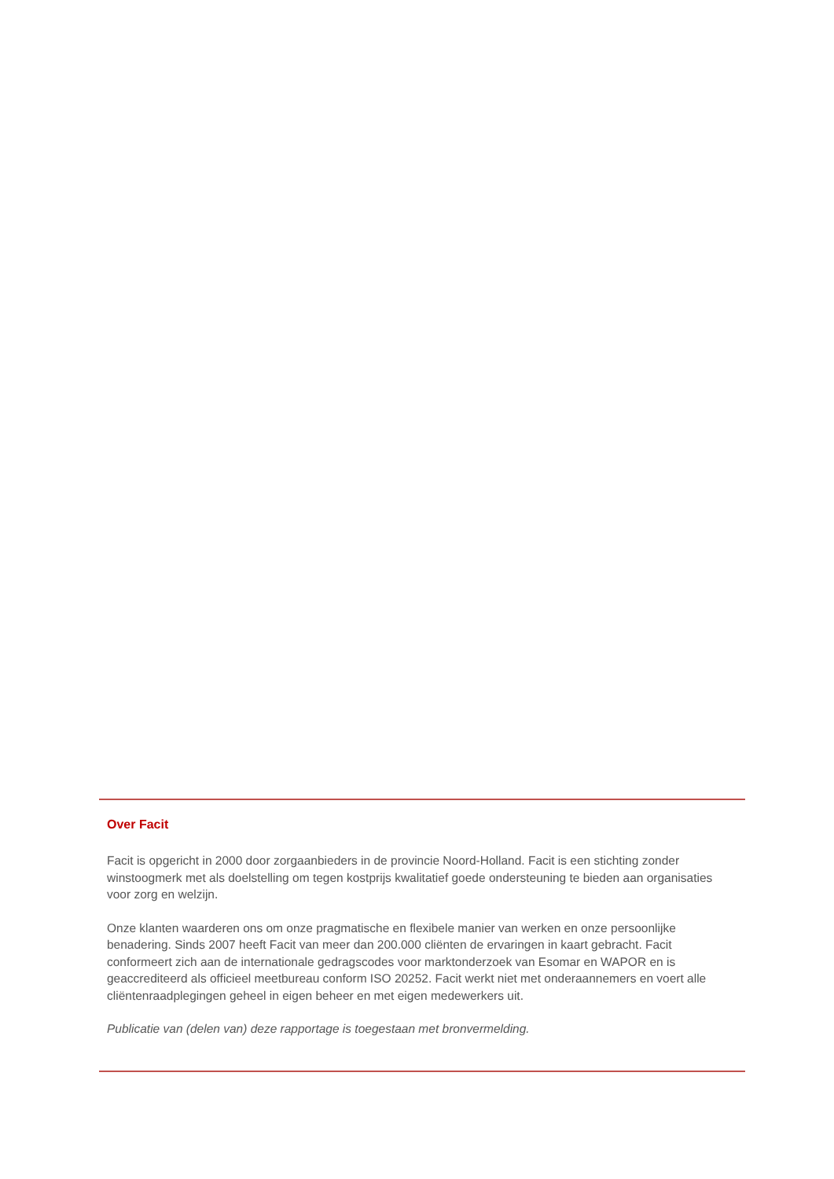Over Facit
Facit is opgericht in 2000 door zorgaanbieders in de provincie Noord-Holland. Facit is een stichting zonder winstoogmerk met als doelstelling om tegen kostprijs kwalitatief goede ondersteuning te bieden aan organisaties voor zorg en welzijn.
Onze klanten waarderen ons om onze pragmatische en flexibele manier van werken en onze persoonlijke benadering. Sinds 2007 heeft Facit van meer dan 200.000 cliënten de ervaringen in kaart gebracht. Facit conformeert zich aan de internationale gedragscodes voor marktonderzoek van Esomar en WAPOR en is geaccrediteerd als officieel meetbureau conform ISO 20252. Facit werkt niet met onderaannemers en voert alle cliëntenraadplegingen geheel in eigen beheer en met eigen medewerkers uit.
Publicatie van (delen van) deze rapportage is toegestaan met bronvermelding.